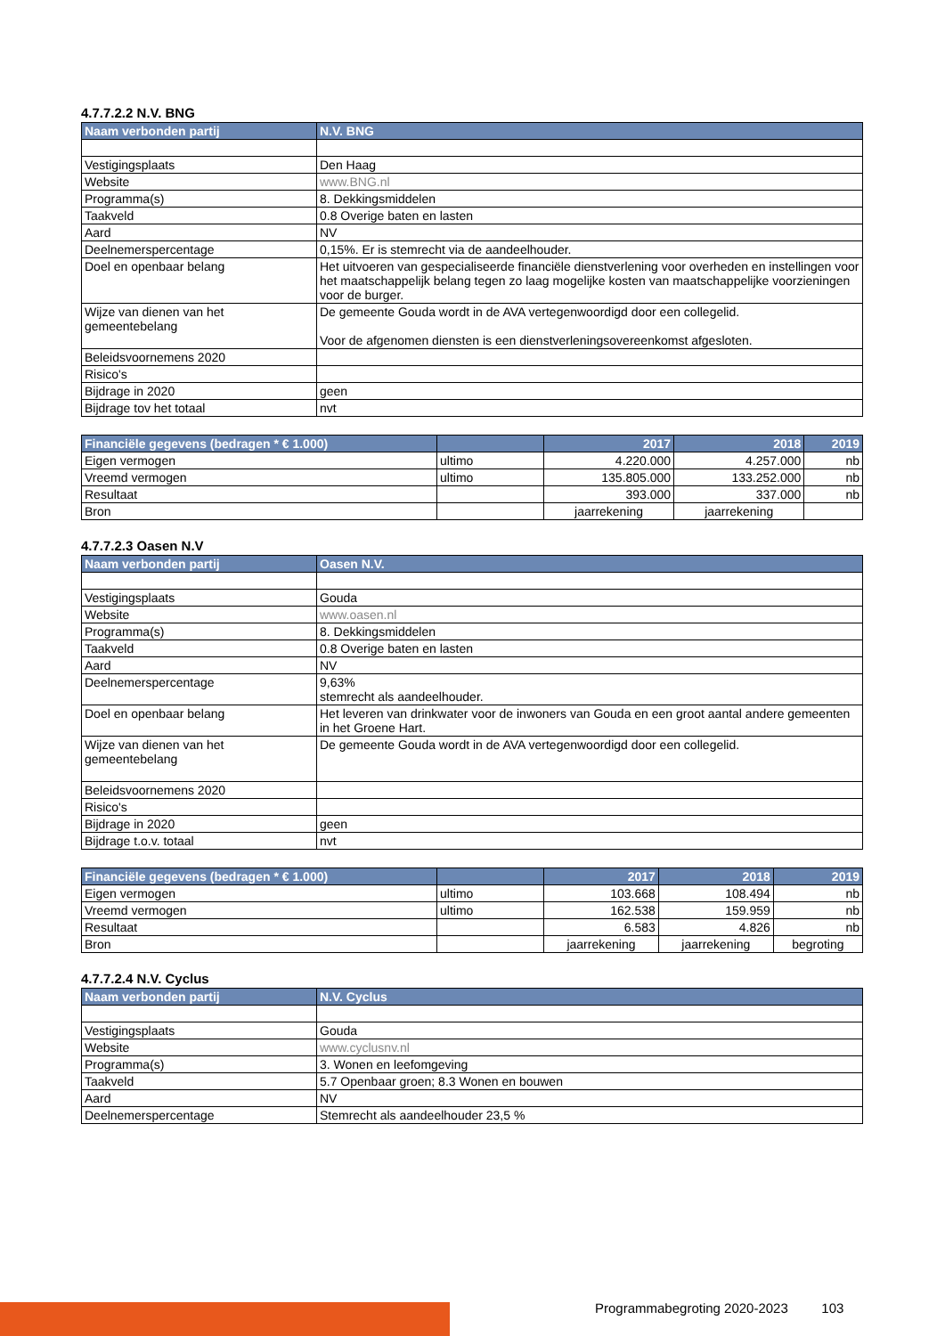4.7.7.2.2 N.V. BNG
| Naam verbonden partij | N.V. BNG |
| --- | --- |
| Vestigingsplaats | Den Haag |
| Website | www.BNG.nl |
| Programma(s) | 8. Dekkingsmiddelen |
| Taakveld | 0.8 Overige baten en lasten |
| Aard | NV |
| Deelnemerspercentage | 0,15%. Er is stemrecht via de aandeelhouder. |
| Doel en openbaar belang | Het uitvoeren van gespecialiseerde financiële dienstverlening voor overheden en instellingen voor het maatschappelijk belang tegen zo laag mogelijke kosten van maatschappelijke voorzieningen voor de burger. |
| Wijze van dienen van het gemeentebelang | De gemeente Gouda wordt in de AVA vertegenwoordigd door een collegelid. Voor de afgenomen diensten is een dienstverleningsovereenkomst afgesloten. |
| Beleidsvoornemens 2020 | |
| Risico's | |
| Bijdrage in 2020 | geen |
| Bijdrage tov het totaal | nvt |
| Financiële gegevens (bedragen * € 1.000) | | 2017 | 2018 | 2019 |
| --- | --- | --- | --- | --- |
| Eigen vermogen | ultimo | 4.220.000 | 4.257.000 | nb |
| Vreemd vermogen | ultimo | 135.805.000 | 133.252.000 | nb |
| Resultaat | | 393.000 | 337.000 | nb |
| Bron | | jaarrekening | jaarrekening | |
4.7.7.2.3 Oasen N.V
| Naam verbonden partij | Oasen N.V. |
| --- | --- |
| Vestigingsplaats | Gouda |
| Website | www.oasen.nl |
| Programma(s) | 8. Dekkingsmiddelen |
| Taakveld | 0.8 Overige baten en lasten |
| Aard | NV |
| Deelnemerspercentage | 9,63% stemrecht als aandeelhouder. |
| Doel en openbaar belang | Het leveren van drinkwater voor de inwoners van Gouda en een groot aantal andere gemeenten in het Groene Hart. |
| Wijze van dienen van het gemeentebelang | De gemeente Gouda wordt in de AVA vertegenwoordigd door een collegelid. |
| Beleidsvoornemens 2020 | |
| Risico's | |
| Bijdrage in 2020 | geen |
| Bijdrage t.o.v. totaal | nvt |
| Financiële gegevens (bedragen * € 1.000) | | 2017 | 2018 | 2019 |
| --- | --- | --- | --- | --- |
| Eigen vermogen | ultimo | 103.668 | 108.494 | nb |
| Vreemd vermogen | ultimo | 162.538 | 159.959 | nb |
| Resultaat | | 6.583 | 4.826 | nb |
| Bron | | jaarrekening | jaarrekening | begroting |
4.7.7.2.4 N.V. Cyclus
| Naam verbonden partij | N.V. Cyclus |
| --- | --- |
| Vestigingsplaats | Gouda |
| Website | www.cyclusnv.nl |
| Programma(s) | 3. Wonen en leefomgeving |
| Taakveld | 5.7 Openbaar groen; 8.3 Wonen en bouwen |
| Aard | NV |
| Deelnemerspercentage | Stemrecht als aandeelhouder 23,5 % |
Programmabegroting 2020-2023 103